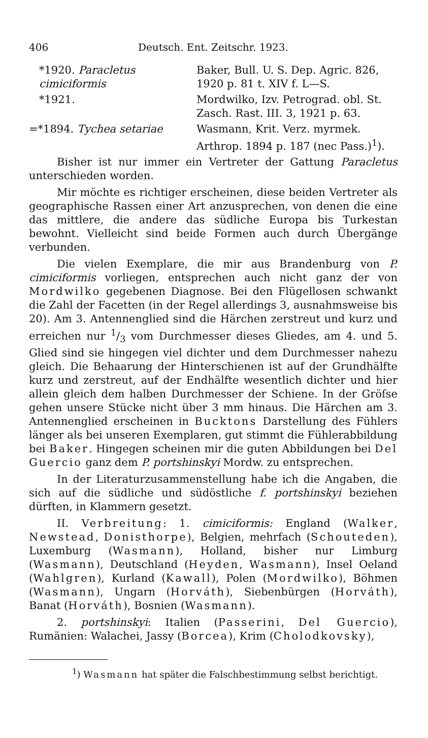406 Deutsch. Ent. Zeitschr. 1923.
*1920. Paracletus cimiciformis
Baker, Bull. U. S. Dep. Agric. 826, 1920 p. 81 t. XIV f. L—S.
*1921.
Mordwilko, Izv. Petrograd. obl. St. Zasch. Rast. III. 3, 1921 p. 63.
=*1894. Tychea setariae
Wasmann, Krit. Verz. myrmek. Arthrop. 1894 p. 187 (nec Pass.)<sup>1</sup>).
Bisher ist nur immer ein Vertreter der Gattung Paracletus unterschieden worden.
Mir möchte es richtiger erscheinen, diese beiden Vertreter als geographische Rassen einer Art anzusprechen, von denen die eine das mittlere, die andere das südliche Europa bis Turkestan bewohnt. Vielleicht sind beide Formen auch durch Übergänge verbunden.
Die vielen Exemplare, die mir aus Brandenburg von P. cimiciformis vorliegen, entsprechen auch nicht ganz der von Mordwilko gegebenen Diagnose. Bei den Flügellosen schwankt die Zahl der Facetten (in der Regel allerdings 3, ausnahmsweise bis 20). Am 3. Antennenglied sind die Härchen zerstreut und kurz und erreichen nur 1/3 vom Durchmesser dieses Gliedes, am 4. und 5. Glied sind sie hingegen viel dichter und dem Durchmesser nahezu gleich. Die Behaarung der Hinterschienen ist auf der Grundhälfte kurz und zerstreut, auf der Endhälfte wesentlich dichter und hier allein gleich dem halben Durchmesser der Schiene. In der Gröſse gehen unsere Stücke nicht über 3 mm hinaus. Die Härchen am 3. Antennenglied erscheinen in Bucktons Darstellung des Fühlers länger als bei unseren Exemplaren, gut stimmt die Fühlerabbildung bei Baker. Hingegen scheinen mir die guten Abbildungen bei Del Guercio ganz dem P. portshinskyi Mordw. zu entsprechen.
In der Literaturzusammenstellung habe ich die Angaben, die sich auf die südliche und südöstliche f. portshinskyi beziehen dürften, in Klammern gesetzt.
II. Verbreitung: 1. cimiciformis: England (Walker, Newstead, Donisthorpe), Belgien, mehrfach (Schouteden), Luxemburg (Wasmann), Holland, bisher nur Limburg (Wasmann), Deutschland (Heyden, Wasmann), Insel Oeland (Wahlgren), Kurland (Kawall), Polen (Mordwilko), Böhmen (Wasmann), Ungarn (Horváth), Siebenbürgen (Horváth), Banat (Horváth), Bosnien (Wasmann).
2. portshinskyi: Italien (Passerini, Del Guercio), Rumänien: Walachei, Jassy (Borcea), Krim (Cholodkovsky),
<sup>1</sup>) Wasmann hat später die Falschbestimmung selbst berichtigt.